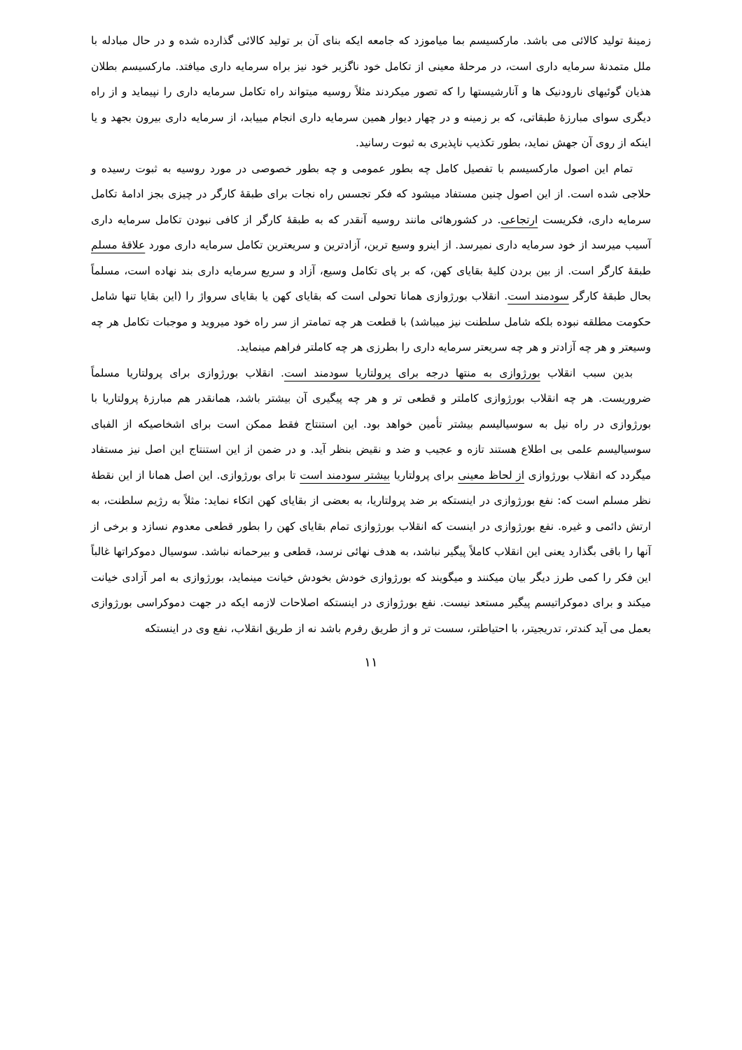زمینهٔ تولید کالائی می باشد. مارکسیسم بما میاموزد که جامعه ایکه بنای آن بر تولید کالائی گذارده شده و در حال مبادله با ملل متمدنهٔ سرمایه داری است، در مرحلهٔ معینی از تکامل خود ناگزیر خود نیز براه سرمایه داری میافتد. مارکسیسم بطلان هذیان گوئیهای نارودنیک ها و آنارشیستها را که تصور میکردند مثلاً روسیه میتواند راه تکامل سرمایه داری را نپیماید و از راه دیگری سوای مبارزهٔ طبقاتی، که بر زمینه و در چهار دیوار همین سرمایه داری انجام مییابد، از سرمایه داری بیرون بجهد و یا اینکه از روی آن جهش نماید، بطور تکذیب ناپذیری به ثبوت رسانید.
تمام این اصول مارکسیسم با تفصیل کامل چه بطور عمومی و چه بطور خصوصی در مورد روسیه به ثبوت رسیده و حلاجی شده است. از این اصول چنین مستفاد میشود که فکر تجسس راه نجات برای طبقهٔ کارگر در چیزی بجز ادامهٔ تکامل سرمایه داری، فکریست ارتجاعی. در کشورهائی مانند روسیه آنقدر که به طبقهٔ کارگر از کافی نبودن تکامل سرمایه داری آسیب میرسد از خود سرمایه داری نمیرسد. از اینرو وسیع ترین، آزادترین و سریعترین تکامل سرمایه داری مورد علاقهٔ مسلم طبقهٔ کارگر است. از بین بردن کلیهٔ بقایای کهن، که بر پای تکامل وسیع، آزاد و سریع سرمایه داری بند نهاده است، مسلماً بحال طبقهٔ کارگر سودمند است. انقلاب بورژوازی همانا تحولی است که بقایای کهن یا بقایای سرواژ را (این بقایا تنها شامل حکومت مطلقه نبوده بلکه شامل سلطنت نیز میباشد) با قطعت هر چه تمامتر از سر راه خود میروید و موجبات تکامل هر چه وسیعتر و هر چه آزادتر و هر چه سریعتر سرمایه داری را بطرزی هر چه کاملتر فراهم مینماید.
بدین سبب انقلاب بورژوازی به منتها درجه برای پرولتاریا سودمند است. انقلاب بورژوازی برای پرولتاریا مسلماً ضروریست. هر چه انقلاب بورژوازی کاملتر و قطعی تر و هر چه پیگیری آن بیشتر باشد، همانقدر هم مبارزهٔ پرولتاریا با بورژوازی در راه نیل به سوسیالیسم بیشتر تأمین خواهد بود. این استنتاج فقط ممکن است برای اشخاصیکه از الفبای سوسیالیسم علمی بی اطلاع هستند تازه و عجیب و ضد و نقیض بنظر آید. و در ضمن از این استنتاج این اصل نیز مستفاد میگردد که انقلاب بورژوازی از لحاظ معینی برای پرولتاریا بیشتر سودمند است تا برای بورژوازی. این اصل همانا از این نقطهٔ نظر مسلم است که: نفع بورژوازی در اینستکه بر ضد پرولتاریا، به بعضی از بقایای کهن اتکاء نماید: مثلاً به رژیم سلطنت، به ارتش دائمی و غیره. نفع بورژوازی در اینست که انقلاب بورژوازی تمام بقایای کهن را بطور قطعی معدوم نسازد و برخی از آنها را باقی بگذارد یعنی این انقلاب کاملاً پیگیر نباشد، به هدف نهائی نرسد، قطعی و بیرحمانه نباشد. سوسیال دموکراتها غالباً این فکر را کمی طرز دیگر بیان میکنند و میگویند که بورژوازی خودش بخودش خیانت مینماید، بورژوازی به امر آزادی خیانت میکند و برای دموکراتیسم پیگیر مستعد نیست. نفع بورژوازی در اینستکه اصلاحات لازمه ایکه در جهت دموکراسی بورژوازی بعمل می آید کندتر، تدریجیتر، با احتیاطتر، سست تر و از طریق رفرم باشد نه از طریق انقلاب، نفع وی در اینستکه
۱۱